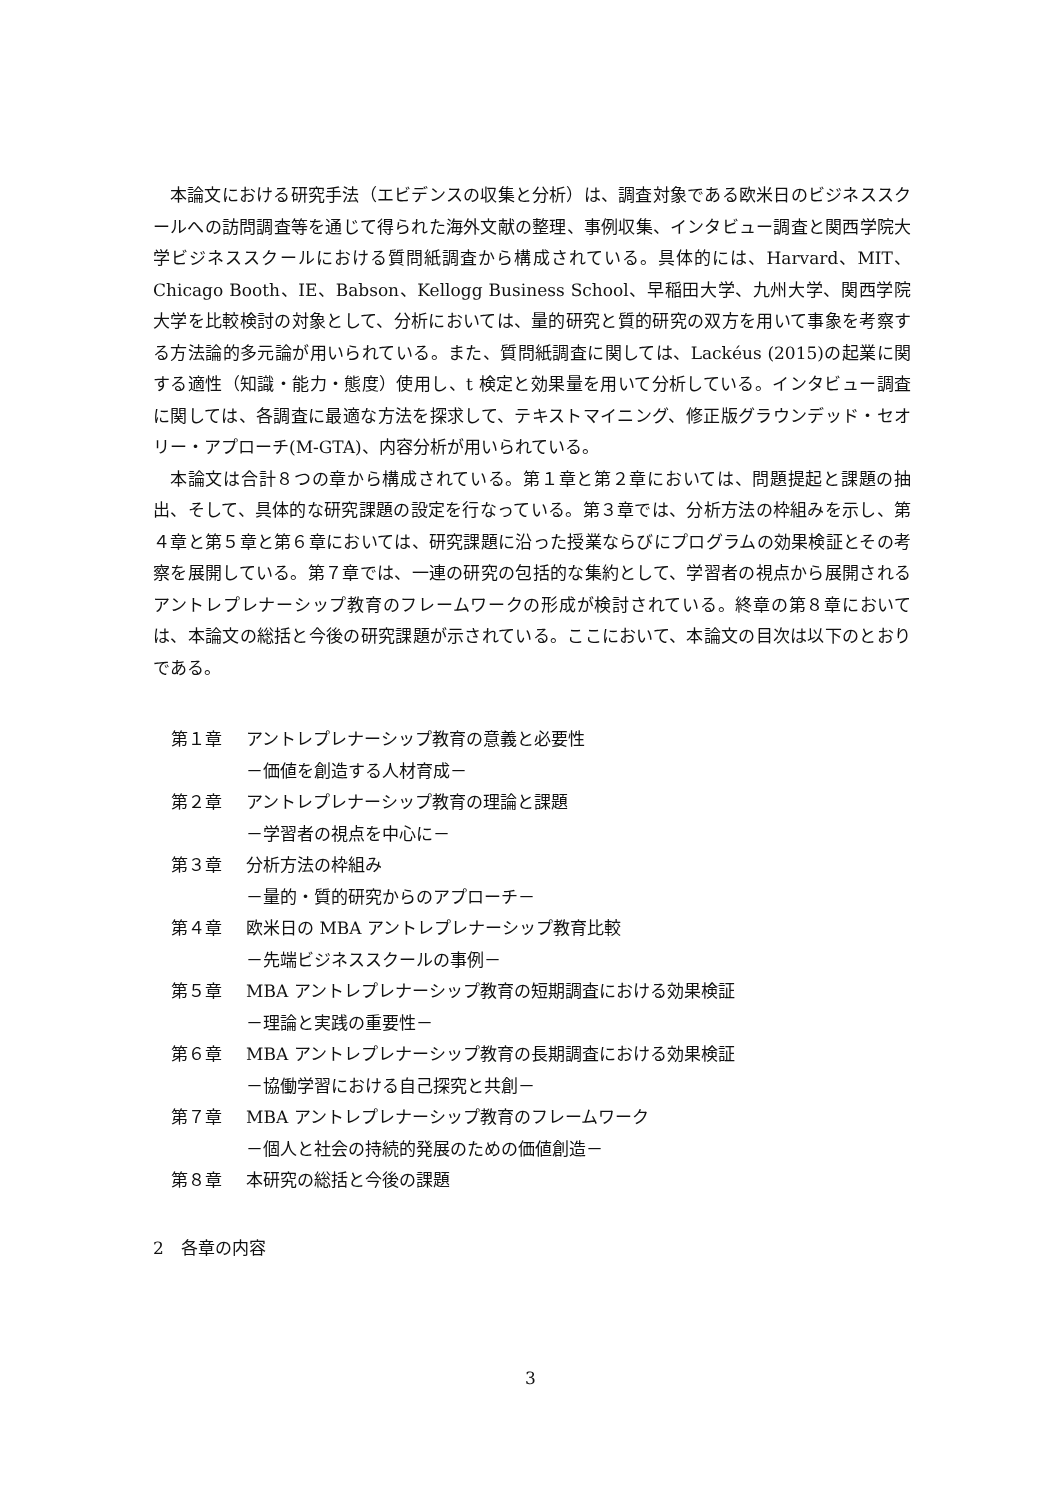本論文における研究手法（エビデンスの収集と分析）は、調査対象である欧米日のビジネススクールへの訪問調査等を通じて得られた海外文献の整理、事例収集、インタビュー調査と関西学院大学ビジネススクールにおける質問紙調査から構成されている。具体的には、Harvard、MIT、Chicago Booth、IE、Babson、Kellogg Business School、早稲田大学、九州大学、関西学院大学を比較検討の対象として、分析においては、量的研究と質的研究の双方を用いて事象を考察する方法論的多元論が用いられている。また、質問紙調査に関しては、Lackéus (2015)の起業に関する適性（知識・能力・態度）使用し、t 検定と効果量を用いて分析している。インタビュー調査に関しては、各調査に最適な方法を探求して、テキストマイニング、修正版グラウンデッド・セオリー・アプローチ(M-GTA)、内容分析が用いられている。
本論文は合計８つの章から構成されている。第１章と第２章においては、問題提起と課題の抽出、そして、具体的な研究課題の設定を行なっている。第３章では、分析方法の枠組みを示し、第４章と第５章と第６章においては、研究課題に沿った授業ならびにプログラムの効果検証とその考察を展開している。第７章では、一連の研究の包括的な集約として、学習者の視点から展開されるアントレプレナーシップ教育のフレームワークの形成が検討されている。終章の第８章においては、本論文の総括と今後の研究課題が示されている。ここにおいて、本論文の目次は以下のとおりである。
第１章 アントレプレナーシップ教育の意義と必要性
－価値を創造する人材育成－
第２章 アントレプレナーシップ教育の理論と課題
－学習者の視点を中心に－
第３章 分析方法の枠組み
－量的・質的研究からのアプローチ－
第４章 欧米日の MBA アントレプレナーシップ教育比較
－先端ビジネススクールの事例－
第５章 MBA アントレプレナーシップ教育の短期調査における効果検証
－理論と実践の重要性－
第６章 MBA アントレプレナーシップ教育の長期調査における効果検証
－協働学習における自己探究と共創－
第７章 MBA アントレプレナーシップ教育のフレームワーク
－個人と社会の持続的発展のための価値創造－
第８章 本研究の総括と今後の課題
2　各章の内容
3